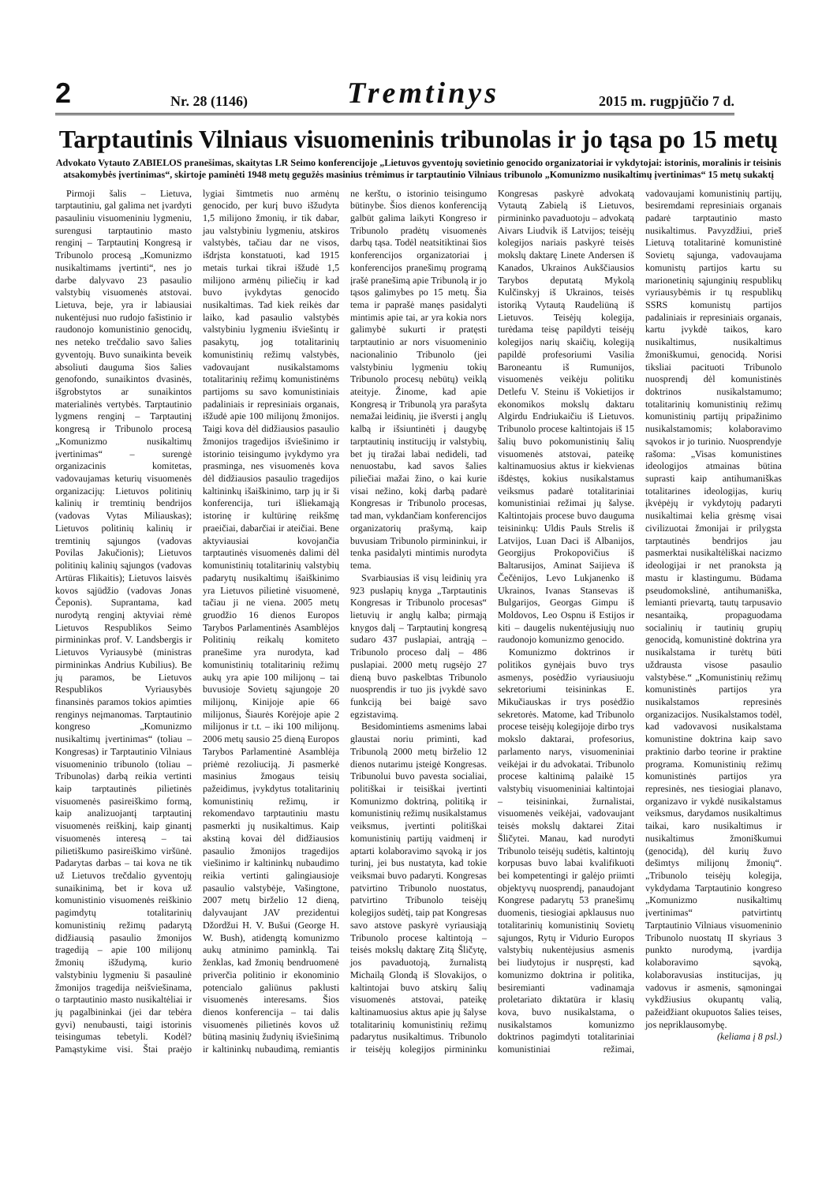2 Nr. 28 (1146) Tremtinys 2015 m. rugpjūčio 7 d.
Tarptautinis Vilniaus visuomeninis tribunolas ir jo tąsa po 15 metų
Advokato Vytauto ZABIELOS pranešimas, skaitytas LR Seimo konferencijoje „Lietuvos gyventojų sovietinio genocido organizatoriai ir vykdytojai: istorinis, moralinis ir teisinis atsakomybės įvertinimas“, skirtoje paminėti 1948 metų gegužės masinius trėmimus ir tarptautinio Vilniaus tribunolo „Komunizmo nusikaltimų įvertinimas“ 15 metų sukaktį
Pirmoji šalis – Lietuva, tarptautiniu, gal galima net įvardyti pasauliniu visuomeniniu lygmeniu, surengusi tarptautinio masto renginį – Tarptautinį Kongresą ir Tribunolo procesą „Komunizmo nusikaltimams įvertinti“, nes jo darbe dalyvavo 23 pasaulio valstybių visuomenės atstovai. Lietuva, beje, yra ir labiausiai nukentėjusi nuo rudojo fašistinio ir raudonojo komunistinio genocidų, nes neteko trečdalio savo šalies gyventojų. Buvo sunaikinta beveik absoliuti dauguma šios šalies genofondo, sunaikintos dvasinės, išgrobstytos ar sunaikintos materialinės vertybės. Tarptautinio lygmens renginį – Tarptautinį kongresą ir Tribunolo procesą „Komunizmo nusikaltimų įvertinimas“ – surengė organizacinis komitetas, vadovaujamas keturių visuomenės organizacijų: Lietuvos politinių kalinių ir tremtinių bendrijos (vadovas Vytas Miliauskas); Lietuvos politinių kalinių ir tremtinių sąjungos (vadovas Povilas Jakučionis); Lietuvos politinių kalinių sąjungos (vadovas Artūras Flikaitis); Lietuvos laisvės kovos sąjūdžio (vadovas Jonas Čeponis). Suprantama, kad nurodytą renginį aktyviai rėmė Lietuvos Respublikos Seimo pirmininkas prof. V. Landsbergis ir Lietuvos Vyriausybė (ministras pirmininkas Andrius Kubilius). Be jų paramos, be Lietuvos Respublikos Vyriausybės finansinės paramos tokios apimties renginys neįmanomas. Tarptautinio kongreso „Komunizmo nusikaltimų įvertinimas“ (toliau – Kongresas) ir Tarptautinio Vilniaus visuomeninio tribunolo (toliau – Tribunolas) darbą reikia vertinti kaip tarptautinės pilietinės visuomenės pasireiškimo formą, kaip analizuojantį tarptautinį visuomenės reiškinį, kaip ginantį visuomenės interesą – tai pilietiškumo pasireiškimo viršūnė. Padarytas darbas – tai kova ne tik už Lietuvos trečdalio gyventojų sunaikinimą, bet ir kova už komunistinio visuomenės reiškinio pagimdytų totalitarinių komunistinių režimų padarytą didžiausią pasaulio žmonijos tragediją – apie 100 milijonų žmonių išžudymą, kurio valstybiniu lygmeniu ši pasaulinė žmonijos tragedija neišviešinama, o tarptautinio masto nusikaltėliai ir jų pagalbininkai (jei dar tebėra gyvi) nenubausti, taigi istorinis teisingumas tebetyli. Kodėl? Pamąstykime visi. Štai praėjo lygiai šimtmetis nuo armėnų genocido, per kurį buvo išžudyta 1,5 milijono žmonių, ir tik dabar, jau valstybiniu lygmeniu, atskiros valstybės, tačiau dar ne visos, išdrįsta konstatuoti, kad 1915 metais turkai tikrai išžudė 1,5 milijono armėnų piliečių ir kad buvo įvykdytas genocido nusikaltimas. Tad kiek reikės dar laiko, kad pasaulio valstybės valstybiniu lygmeniu išviešintų ir pasakytų, jog totalitarinių komunistinių režimų valstybės, vadovaujant nusikalstamoms totalitarinių režimų komunistinėms partijoms su savo komunistiniais padaliniais ir represiniais organais, išžudė apie 100 milijonų žmonijos. Taigi kova dėl didžiausios pasaulio žmonijos tragedijos išviešinimo ir istorinio teisingumo įvykdymo yra prasminga, nes visuomenės kova dėl didžiausios pasaulio tragedijos kaltininkų išaiškinimo, tarp jų ir ši konferencija, turi išliekamąją istorinę ir kultūrinę reikšmę praeičiai, dabarčiai ir ateičiai. Bene aktyviausiai kovojančia tarptautinės visuomenės dalimi dėl komunistinių totalitarinių valstybių padarytų nusikaltimų išaiškinimo yra Lietuvos pilietinė visuomenė, tačiau ji ne viena. 2005 metų gruodžio 16 dienos Europos Tarybos Parlamentinės Asamblėjos Politinių reikalų komiteto pranešime yra nurodyta, kad komunistinių totalitarinių režimų aukų yra apie 100 milijonų – tai buvusioje Sovietų sąjungoje 20 milijonų, Kinijoje apie 66 milijonus, Šiaurės Korėjoje apie 2 milijonus ir t.t. – iki 100 milijonų. 2006 metų sausio 25 dieną Europos Tarybos Parlamentinė Asamblėja priėmė rezoliuciją. Ji pasmerkė masinius žmogaus teisių pažeidimus, įvykdytus totalitarinių komunistinių režimų, ir rekomendavo tarptautiniu mastu pasmerkti jų nusikaltimus. Kaip akstiną kovai dėl didžiausios pasaulio žmonijos tragedijos viešinimo ir kaltininkų nubaudimo reikia vertinti galingiausioje pasaulio valstybėje, Vašingtone, 2007 metų birželio 12 dieną, dalyvaujant JAV prezidentui Džordžui H. V. Bušui (George H. W. Bush), atidengtą komunizmo aukų atminimo paminklą. Tai ženklas, kad žmonių bendruomenė priverčia politinio ir ekonominio potencialo galiūnus paklusti visuomenės interesams. Šios dienos konferencija – tai dalis visuomenės pilietinės kovos už būtiną masinių žudynių išviešinimą ir kaltininkų nubaudimą, remiantis ne kerštu, o istorinio teisingumo būtinybe. Šios dienos konferenciją galbūt galima laikyti Kongreso ir Tribunolo pradėtų visuomenės darbų tąsa. Todėl neatsitiktinai šios konferencijos organizatoriai į konferencijos pranešimų programą įrašė pranešimą apie Tribunolą ir jo tąsos galimybes po 15 metų. Šia tema ir paprašė manęs pasidalyti mintimis apie tai, ar yra kokia nors galimybė sukurti ir pratęsti tarptautinio ar nors visuomeninio nacionalinio Tribunolo (jei valstybiniu lygmeniu tokių Tribunolo procesų nebūtų) veiklą ateityje. Žinome, kad apie Kongresą ir Tribunolą yra parašyta nemažai leidinių, jie išversti į anglų kalbą ir išsiuntinėti į daugybę tarptautinių institucijų ir valstybių, bet jų tiražai labai nedideli, tad nenuostabu, kad savos šalies piliečiai mažai žino, o kai kurie visai nežino, kokį darbą padarė Kongresas ir Tribunolo procesas, tad man, vykdančiam konferencijos organizatorių prašymą, kaip buvusiam Tribunolo pirmininkui, ir tenka pasidalyti mintimis nurodyta tema.
Svarbiausias iš visų leidinių yra 923 puslapių knyga „Tarptautinis Kongresas ir Tribunolo procesas“ lietuvių ir anglų kalba; pirmąją knygos dalį – Tarptautinį kongresą sudaro 437 puslapiai, antrąją – Tribunolo proceso dalį – 486 puslapiai. 2000 metų rugsėjo 27 dieną buvo paskelbtas Tribunolo nuosprendis ir tuo jis įvykdė savo funkciją bei baigė savo egzistavimą.
Besidomintiems asmenims labai glaustai noriu priminti, kad Tribunolą 2000 metų birželio 12 dienos nutarimu įsteigė Kongresas. Tribunolui buvo pavesta socialiai, politiškai ir teisiškai įvertinti Komunizmo doktriną, politiką ir komunistinių režimų nusikalstamus veiksmus, įvertinti politiškai komunistinių partijų vaidmenį ir aptarti kolaboravimo sąvoką ir jos turinį, jei bus nustatyta, kad tokie veiksmai buvo padaryti. Kongresas patvirtino Tribunolo nuostatus, patvirtino Tribunolo teisėjų kolegijos sudėtį, taip pat Kongresas savo atstove paskyrė vyriausiąją Tribunolo procese kaltintoją – teisės mokslų daktarę Zitą Šličytę, jos pavaduotoją, žurnalistą Michailą Glondą iš Slovakijos, o kaltintojai buvo atskirų šalių visuomenės atstovai, pateikę kaltinamuosius aktus apie jų šalyse totalitarinių komunistinių režimų padarytus nusikaltimus. Tribunolo ir teisėjų kolegijos pirmininku Kongresas paskyrė advokatą Vytautą Zabielą iš Lietuvos, pirmininko pavaduotoju – advokatą Aivars Liudvik iš Latvijos; teisėjų kolegijos nariais paskyrė teisės mokslų daktarę Linete Andersen iš Kanados, Ukrainos Aukščiausios Tarybos deputatą Mykolą Kulčinskyj iš Ukrainos, teisės istoriką Vytautą Raudeliūną iš Lietuvos. Teisėjų kolegija, turėdama teisę papildyti teisėjų kolegijos narių skaičių, kolegiją papildė profesoriumi Vasilia Baroneantu iš Rumunijos, visuomenės veikėju politiku Detlefu V. Steinu iš Vokietijos ir ekonomikos mokslų daktaru Algirdu Endriukaičiu iš Lietuvos. Tribunolo procese kaltintojais iš 15 šalių buvo pokomunistinių šalių visuomenės atstovai, pateikę kaltinamuosius aktus ir kiekvienas išdėstęs, kokius nusikalstamus veiksmus padarė totalitariniai komunistiniai režimai jų šalyse. Kaltintojais procese buvo dauguma teisininkų: Uldis Pauls Strelis iš Latvijos, Luan Daci iš Albanijos, Georgijus Prokopovičius iš Baltarusijos, Aminat Saijieva iš Čečėnijos, Levo Lukjanenko iš Ukrainos, Ivanas Stansevas iš Bulgarijos, Georgas Gimpu iš Moldovos, Leo Ospnu iš Estijos ir kiti – daugelis nukentėjusiųjų nuo raudonojo komunizmo genocido.
Komunizmo doktrinos ir politikos gynėjais buvo trys asmenys, posėdžio vyriausiuoju sekretoriumi teisininkas E. Mikučiauskas ir trys posėdžio sekretorės. Matome, kad Tribunolo procese teisėjų kolegijoje dirbo trys mokslo daktarai, profesorius, parlamento narys, visuomeniniai veikėjai ir du advokatai. Tribunolo procese kaltinimą palaikė 15 valstybių visuomeniniai kaltintojai – teisininkai, žurnalistai, visuomenės veikėjai, vadovaujant teisės mokslų daktarei Zitai Šličytei. Manau, kad nurodyti Tribunolo teisėjų sudėtis, kaltintojų korpusas buvo labai kvalifikuoti bei kompetentingi ir galėjo priimti objektyvų nuosprendį, panaudojant Kongrese padarytų 53 pranešimų duomenis, tiesiogiai apklausus nuo totalitarinių komunistinių Sovietų sąjungos, Rytų ir Vidurio Europos valstybių nukentėjusius asmenis bei liudytojus ir nuspręsti, kad komunizmo doktrina ir politika, besiremianti vadinamąja proletariato diktatūra ir klasių kova, buvo nusikalstama, o nusikalstamos komunizmo doktrinos pagimdyti totalitariniai komunistiniai režimai, vadovaujami komunistinių partijų, besiremdami represiniais organais padarė tarptautinio masto nusikaltimus. Pavyzdžiui, prieš Lietuvą totalitarinė komunistinė Sovietų sąjunga, vadovaujama komunistų partijos kartu su marionetinių sąjunginių respublikų vyriausybėmis ir tų respublikų SSRS komunistų partijos padaliniais ir represiniais organais, kartu įvykdė taikos, karo nusikaltimus, nusikaltimus žmoniškumui, genocidą. Norisi tiksliai pacituoti Tribunolo nuosprendį dėl komunistinės doktrinos nusikalstamumo; totalitarinių komunistinių režimų komunistinių partijų pripažinimo nusikalstamomis; kolaboravimo sąvokos ir jo turinio. Nuosprendyje rašoma: „Visas komunistines ideologijos atmainas būtina suprasti kaip antihumaniškas totalitarines ideologijas, kurių įkvėpėjų ir vykdytojų padaryti nusikaltimai kelia grėsmę visai civilizuotai žmonijai ir prilygsta tarptautinės bendrijos jau pasmerktai nusikaltėliškai nacizmo ideologijai ir net pranoksta ją mastu ir klastingumu. Būdama pseudomokslinė, antihumaniška, lemianti prievartą, tautų tarpusavio nesantaiką, propaguodama socialinių ir tautinių grupių genocidą, komunistinė doktrina yra nusikalstama ir turėtų būti uždrausta visose pasaulio valstybėse.“ „Komunistinių režimų komunistinės partijos yra nusikalstamos represinės organizacijos. Nusikalstamos todėl, kad vadovavosi nusikalstama komunistine doktrina kaip savo praktinio darbo teorine ir praktine programa. Komunistinių režimų komunistinės partijos yra represinės, nes tiesiogiai planavo, organizavo ir vykdė nusikalstamus veiksmus, darydamos nusikaltimus taikai, karo nusikaltimus ir nusikaltimus žmoniškumui (genocidą), dėl kurių žuvo dešimtys milijonų žmonių“. „Tribunolo teisėjų kolegija, vykdydama Tarptautinio kongreso „Komunizmo nusikaltimų įvertinimas“ patvirtintų Tarptautinio Vilniaus visuomeninio Tribunolo nuostatų II skyriaus 3 punkto nurodymą, įvardija kolaboravimo sąvoką, kolaboravusias institucijas, jų vadovus ir asmenis, sąmoningai vykdžiusius okupantų valią, pažeidžiant okupuotos šalies teises, jos nepriklausomybę.
(keliama į 8 psl.)